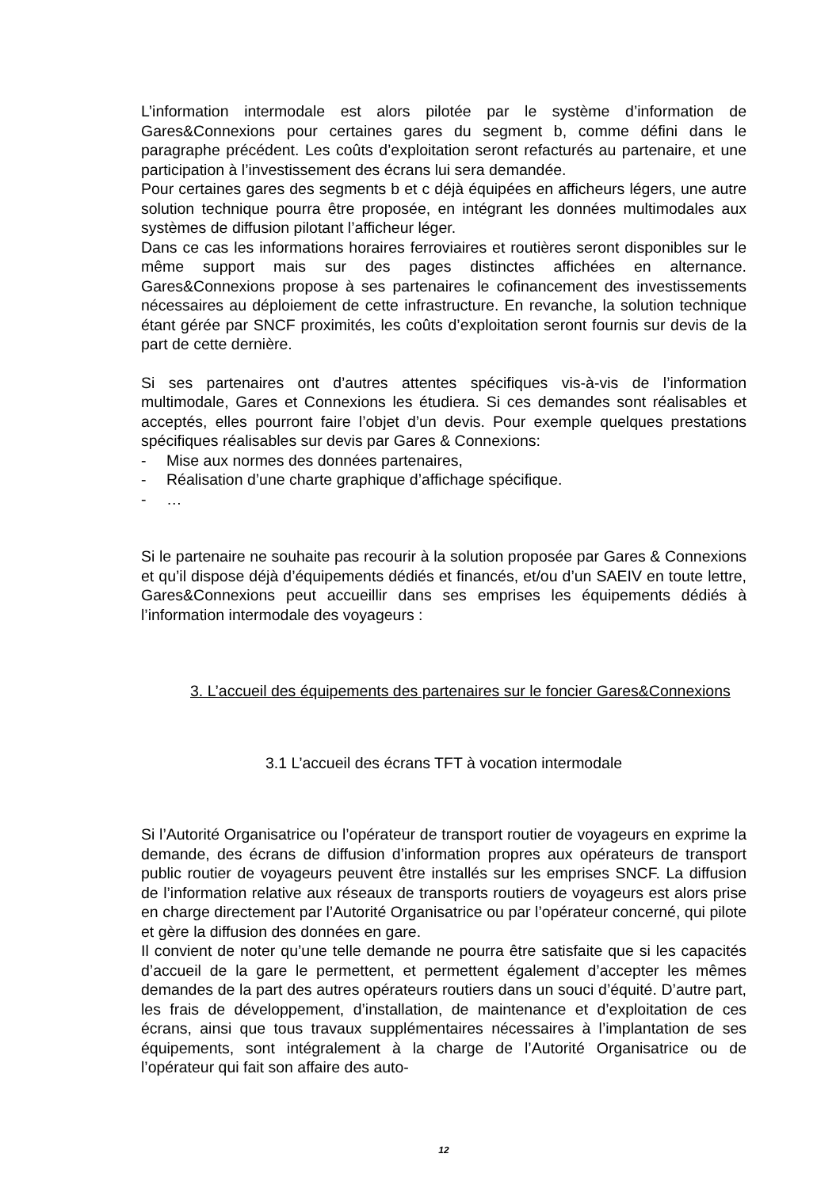L’information intermodale est alors pilotée par le système d’information de Gares&Connexions pour certaines gares du segment b, comme défini dans le paragraphe précédent. Les coûts d’exploitation seront refacturés au partenaire, et une participation à l’investissement des écrans lui sera demandée.
Pour certaines gares des segments b et c déjà équipées en afficheurs légers, une autre solution technique pourra être proposée, en intégrant les données multimodales aux systèmes de diffusion pilotant l’afficheur léger.
Dans ce cas les informations horaires ferroviaires et routières seront disponibles sur le même support mais sur des pages distinctes affichées en alternance. Gares&Connexions propose à ses partenaires le cofinancement des investissements nécessaires au déploiement de cette infrastructure. En revanche, la solution technique étant gérée par SNCF proximités, les coûts d’exploitation seront fournis sur devis de la part de cette dernière.
Si ses partenaires ont d’autres attentes spécifiques vis-à-vis de l’information multimodale, Gares et Connexions les étudiera. Si ces demandes sont réalisables et acceptés, elles pourront faire l’objet d’un devis. Pour exemple quelques prestations spécifiques réalisables sur devis par Gares & Connexions:
- Mise aux normes des données partenaires,
- Réalisation d’une charte graphique d’affichage spécifique.
- …
Si le partenaire ne souhaite pas recourir à la solution proposée par Gares & Connexions et qu’il dispose déjà d’équipements dédiés et financés, et/ou d’un SAEIV en toute lettre, Gares&Connexions peut accueillir dans ses emprises les équipements dédiés à l’information intermodale des voyageurs :
3. L’accueil des équipements des partenaires sur le foncier Gares&Connexions
3.1 L’accueil des écrans TFT à vocation intermodale
Si l’Autorité Organisatrice ou l’opérateur de transport routier de voyageurs en exprime la demande, des écrans de diffusion d’information propres aux opérateurs de transport public routier de voyageurs peuvent être installés sur les emprises SNCF. La diffusion de l’information relative aux réseaux de transports routiers de voyageurs est alors prise en charge directement par l’Autorité Organisatrice ou par l’opérateur concerné, qui pilote et gère la diffusion des données en gare.
Il convient de noter qu’une telle demande ne pourra être satisfaite que si les capacités d’accueil de la gare le permettent, et permettent également d’accepter les mêmes demandes de la part des autres opérateurs routiers dans un souci d’équité. D’autre part, les frais de développement, d’installation, de maintenance et d’exploitation de ces écrans, ainsi que tous travaux supplémentaires nécessaires à l’implantation de ses équipements, sont intégralement à la charge de l’Autorité Organisatrice ou de l’opérateur qui fait son affaire des auto-
12